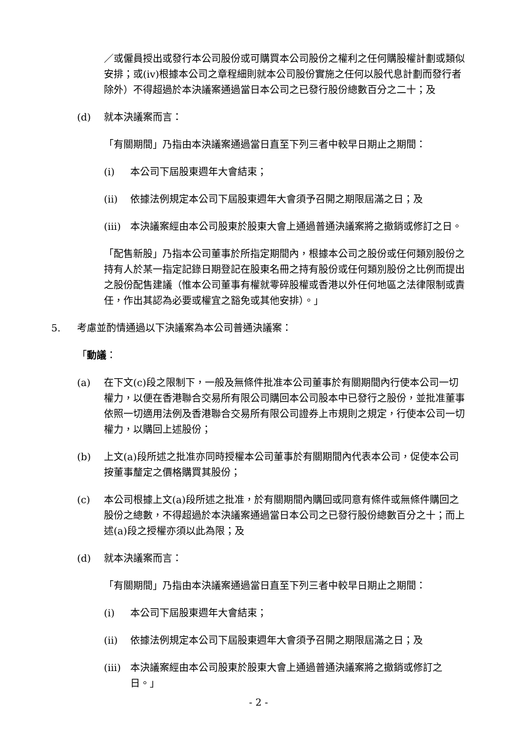／或僱員授出或發行本公司股份或可購買本公司股份之權利之任何購股權計劃或類似安排；或(iv)根據本公司之章程細則就本公司股份實施之任何以股代息計劃而發行者除外）不得超過於本決議案通過當日本公司之已發行股份總數百分之二十；及
(d) 就本決議案而言：
「有關期間」乃指由本決議案通過當日直至下列三者中較早日期止之期間：
(i) 本公司下屆股東週年大會結束；
(ii) 依據法例規定本公司下屆股東週年大會須予召開之期限屆滿之日；及
(iii) 本決議案經由本公司股東於股東大會上通過普通決議案將之撤銷或修訂之日。
「配售新股」乃指本公司董事於所指定期間內，根據本公司之股份或任何類別股份之持有人於某一指定記錄日期登記在股東名冊之持有股份或任何類別股份之比例而提出之股份配售建議（惟本公司董事有權就零碎股權或香港以外任何地區之法律限制或責任，作出其認為必要或權宜之豁免或其他安排）。」
5. 考慮並酌情通過以下決議案為本公司普通決議案：
「動議：
(a) 在下文(c)段之限制下，一般及無條件批准本公司董事於有關期間內行使本公司一切權力，以便在香港聯合交易所有限公司購回本公司股本中已發行之股份，並批准董事依照一切適用法例及香港聯合交易所有限公司證券上市規則之規定，行使本公司一切權力，以購回上述股份；
(b) 上文(a)段所述之批准亦同時授權本公司董事於有關期間內代表本公司，促使本公司按董事釐定之價格購買其股份；
(c) 本公司根據上文(a)段所述之批准，於有關期間內購回或同意有條件或無條件購回之股份之總數，不得超過於本決議案通過當日本公司之已發行股份總數百分之十；而上述(a)段之授權亦須以此為限；及
(d) 就本決議案而言：
「有關期間」乃指由本決議案通過當日直至下列三者中較早日期止之期間：
(i) 本公司下屆股東週年大會結束；
(ii) 依據法例規定本公司下屆股東週年大會須予召開之期限屆滿之日；及
(iii) 本決議案經由本公司股東於股東大會上通過普通決議案將之撤銷或修訂之日。」
- 2 -